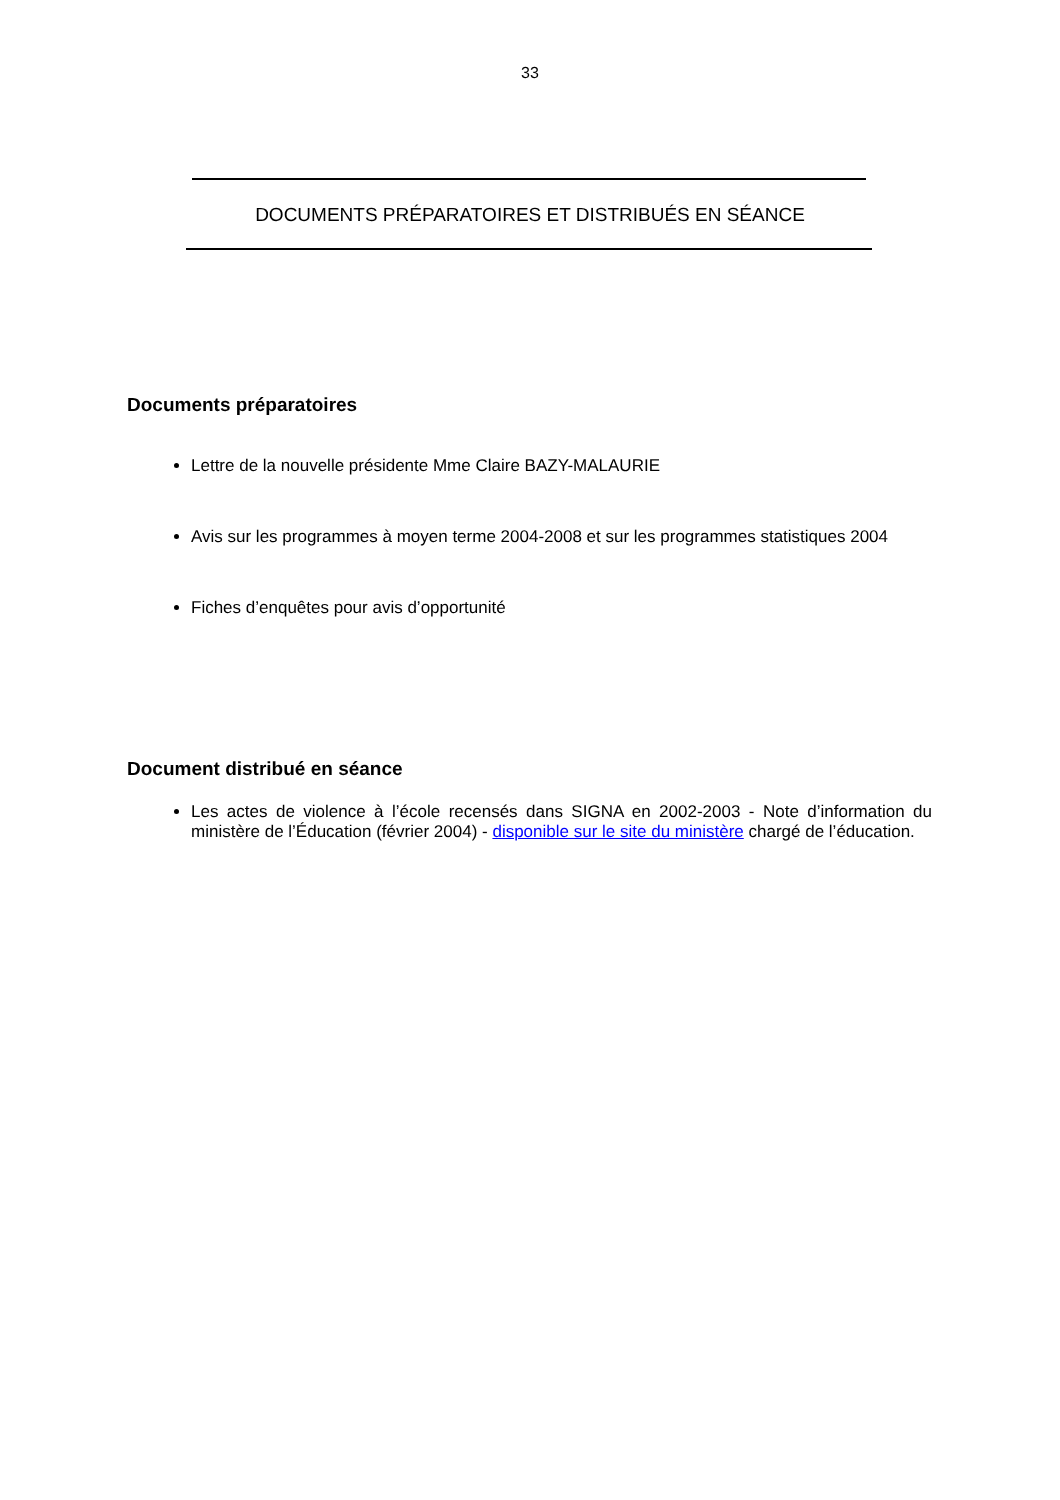33
DOCUMENTS PRÉPARATOIRES ET DISTRIBUÉS EN SÉANCE
Documents préparatoires
Lettre de la nouvelle présidente Mme Claire BAZY-MALAURIE
Avis sur les programmes à moyen terme 2004-2008 et sur les programmes statistiques 2004
Fiches d’enquêtes pour avis d’opportunité
Document distribué en séance
Les actes de violence à l’école recensés dans SIGNA en 2002-2003 - Note d’information du ministère de l’Éducation (février 2004) - disponible sur le site du ministère chargé de l’éducation.